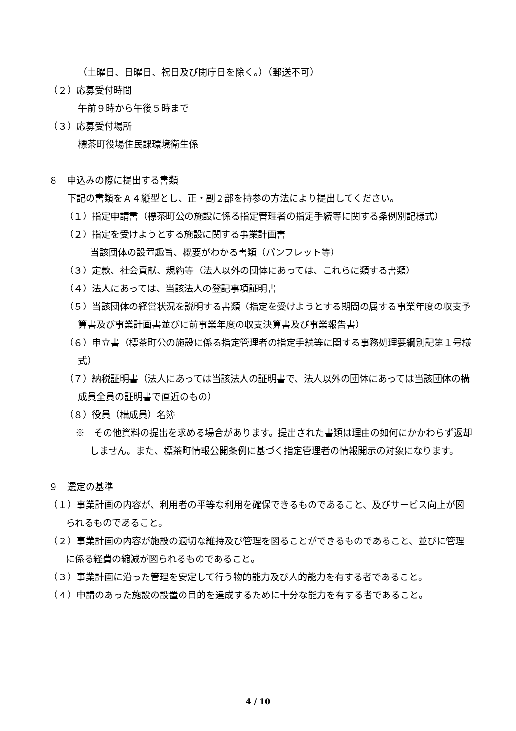（土曜日、日曜日、祝日及び閉庁日を除く。）（郵送不可）
（２）応募受付時間
午前９時から午後５時まで
（３）応募受付場所
標茶町役場住民課環境衛生係
８　申込みの際に提出する書類
下記の書類をＡ４縦型とし、正・副２部を持参の方法により提出してください。
（１）指定申請書（標茶町公の施設に係る指定管理者の指定手続等に関する条例別記様式）
（２）指定を受けようとする施設に関する事業計画書
当該団体の設置趣旨、概要がわかる書類（パンフレット等）
（３）定款、社会貢献、規約等（法人以外の団体にあっては、これらに類する書類）
（４）法人にあっては、当該法人の登記事項証明書
（５）当該団体の経営状況を説明する書類（指定を受けようとする期間の属する事業年度の収支予算書及び事業計画書並びに前事業年度の収支決算書及び事業報告書）
（６）申立書（標茶町公の施設に係る指定管理者の指定手続等に関する事務処理要綱別記第１号様式）
（７）納税証明書（法人にあっては当該法人の証明書で、法人以外の団体にあっては当該団体の構成員全員の証明書で直近のもの）
（８）役員（構成員）名簿
※　その他資料の提出を求める場合があります。提出された書類は理由の如何にかかわらず返却しません。また、標茶町情報公開条例に基づく指定管理者の情報開示の対象になります。
９　選定の基準
（１）事業計画の内容が、利用者の平等な利用を確保できるものであること、及びサービス向上が図られるものであること。
（２）事業計画の内容が施設の適切な維持及び管理を図ることができるものであること、並びに管理に係る経費の縮減が図られるものであること。
（３）事業計画に沿った管理を安定して行う物的能力及び人的能力を有する者であること。
（４）申請のあった施設の設置の目的を達成するために十分な能力を有する者であること。
4 / 10